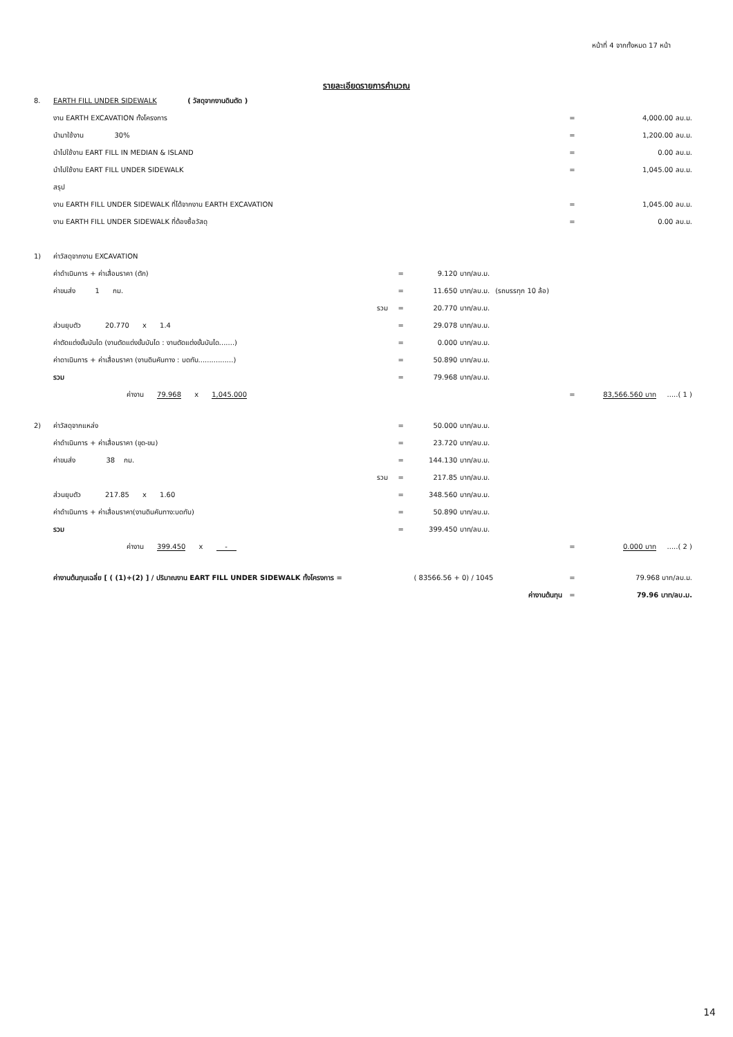หน้าที่ 4 จากทั้งหมด 17 หน้า
รายละเอียดรายการคำนวณ
| 8. | EARTH FILL UNDER SIDEWALK ( วัสดุจากงานดินตัด ) | | | | | |
| | งาน EARTH EXCAVATION ทั้งโครงการ | | | | = | 4,000.00 ลบ.ม. |
| | นำมาใช้งาน 30% | | | | = | 1,200.00 ลบ.ม. |
| | นำไปใช้งาน EART FILL IN MEDIAN & ISLAND | | | | = | 0.00 ลบ.ม. |
| | นำไปใช้งาน EART FILL UNDER SIDEWALK | | | | = | 1,045.00 ลบ.ม. |
| | สรุป | | | | | |
| | งาน EARTH FILL UNDER SIDEWALK ที่ได้จากงาน EARTH EXCAVATION | | | | = | 1,045.00 ลบ.ม. |
| | งาน EARTH FILL UNDER SIDEWALK ที่ต้องซื้อวัสดุ | | | | = | 0.00 ลบ.ม. |
| 1) | ค่าวัสดุจากงาน EXCAVATION | | | | | |
| | ค่าดำเนินการ + ค่าเสื่อมราคา (ตัก) | = | 9.120 บาท/ลบ.ม. | | | |
| | ค่าขนส่ง 1 กม. | = | 11.650 บาท/ลบ.ม. | (รถบรรทุก 10 ล้อ) | | |
| | รวม | = | 20.770 บาท/ลบ.ม. | | | |
| | ส่วนยุบตัว 20.770 x 1.4 | = | 29.078 บาท/ลบ.ม. | | | |
| | ค่าตัดแต่งขั้นบันได (งานตัดแต่งขั้นบันได : งานตัดแต่งขั้นบันได.......) | = | 0.000 บาท/ลบ.ม. | | | |
| | ค่าดาเนินการ + ค่าเสื่อมราคา (งานดินคันทาง : บดทับ................) | = | 50.890 บาท/ลบ.ม. | | | |
| | รวม | = | 79.968 บาท/ลบ.ม. | | | |
| | ค่างาน 79.968 x 1,045.000 | | | | = | 83,566.560 บาท .....( 1 ) |
| 2) | ค่าวัสดุจากแหล่ง | = | 50.000 บาท/ลบ.ม. | | | |
| | ค่าดำเนินการ + ค่าเสื่อมราคา (ขุด-ขน) | = | 23.720 บาท/ลบ.ม. | | | |
| | ค่าขนส่ง 38 กม. | = | 144.130 บาท/ลบ.ม. | | | |
| | รวม | = | 217.85 บาท/ลบ.ม. | | | |
| | ส่วนยุบตัว 217.85 x 1.60 | = | 348.560 บาท/ลบ.ม. | | | |
| | ค่าดำเนินการ + ค่าเสื่อมราคา(งานดินคันทาง:บดทับ) | = | 50.890 บาท/ลบ.ม. | | | |
| | รวม | = | 399.450 บาท/ลบ.ม. | | | |
| | ค่างาน 399.450 x - | | | | = | 0.000 บาท .....( 2 ) |
| | ค่างานต้นทุนเฉลี่ย [ ( (1)+(2) ] / ปริมาณงาน EART FILL UNDER SIDEWALK ทั้งโครงการ = | | ( 83566.56 + 0) / 1045 | | = | 79.968 บาท/ลบ.ม. |
| | ค่างานต้นทุน | | | | = | 79.96 บาท/ลบ.ม. |
14